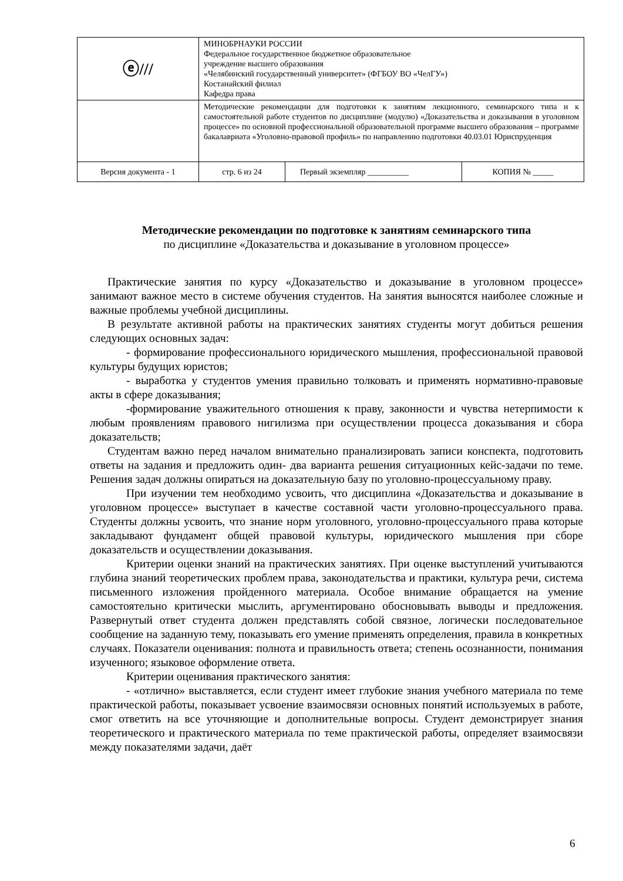| ⓔ/// | МИНОБРНАУКИ РОССИИ Федеральное государственное бюджетное образовательное учреждение высшего образования «Челябинский государственный университет» (ФГБОУ ВО «ЧелГУ») Костанайский филиал Кафедра права | | |
| | Методические рекомендации для подготовки к занятиям лекционного, семинарского типа и к самостоятельной работе студентов по дисциплине (модулю) «Доказательства и доказывания в уголовном процессе» по основной профессиональной образовательной программе высшего образования – программе бакалавриата «Уголовно-правовой профиль» по направлению подготовки 40.03.01 Юриспруденция | | |
| Версия документа - 1 | стр. 6 из 24 | Первый экземпляр __________ | КОПИЯ № _____ |
Методические рекомендации по подготовке к занятиям семинарского типа
по дисциплине «Доказательства и доказывание в уголовном процессе»
Практические занятия по курсу «Доказательство и доказывание в уголовном процессе» занимают важное место в системе обучения студентов. На занятия выносятся наиболее сложные и важные проблемы учебной дисциплины.
В результате активной работы на практических занятиях студенты могут добиться решения следующих основных задач:
- формирование профессионального юридического мышления, профессиональной правовой культуры будущих юристов;
- выработка у студентов умения правильно толковать и применять нормативно-правовые акты в сфере доказывания;
-формирование уважительного отношения к праву, законности и чувства нетерпимости к любым проявлениям правового нигилизма при осуществлении процесса доказывания и сбора доказательств;
Студентам важно перед началом внимательно пранализировать записи конспекта, подготовить ответы на задания и предложить один- два варианта решения ситуационных кейс-задачи по теме. Решения задач должны опираться на доказательную базу по уголовно-процессуальному праву.
При изучении тем необходимо усвоить, что дисциплина «Доказательства и доказывание в уголовном процессе» выступает в качестве составной части уголовно-процессуального права. Студенты должны усвоить, что знание норм уголовного, уголовно-процессуального права которые закладывают фундамент общей правовой культуры, юридического мышления при сборе доказательств и осуществлении доказывания.
Критерии оценки знаний на практических занятиях. При оценке выступлений учитываются глубина знаний теоретических проблем права, законодательства и практики, культура речи, система письменного изложения пройденного материала. Особое внимание обращается на умение самостоятельно критически мыслить, аргументировано обосновывать выводы и предложения. Развернутый ответ студента должен представлять собой связное, логически последовательное сообщение на заданную тему, показывать его умение применять определения, правила в конкретных случаях. Показатели оценивания: полнота и правильность ответа; степень осознанности, понимания изученного; языковое оформление ответа.
Критерии оценивания практического занятия:
- «отлично» выставляется, если студент имеет глубокие знания учебного материала по теме практической работы, показывает усвоение взаимосвязи основных понятий используемых в работе, смог ответить на все уточняющие и дополнительные вопросы. Студент демонстрирует знания теоретического и практического материала по теме практической работы, определяет взаимосвязи между показателями задачи, даёт
6